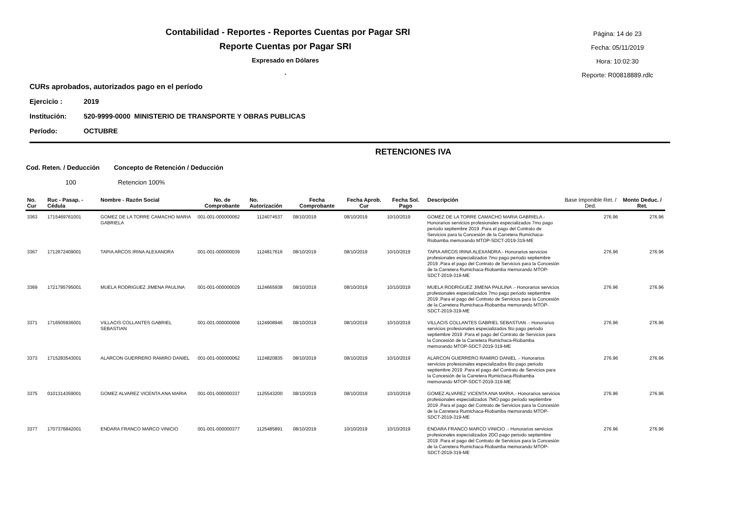Contabilidad - Reportes - Reportes Cuentas por Pagar SRI
Reporte Cuentas por Pagar SRI
Expresado en Dólares
.
Página: 14 de 23
Fecha: 05/11/2019
Hora: 10:02:30
Reporte: R00818889.rdlc
CURs aprobados, autorizados pago en el período
Ejercicio : 2019
Institución: 520-9999-0000 MINISTERIO DE TRANSPORTE Y OBRAS PUBLICAS
Período: OCTUBRE
RETENCIONES IVA
Cod. Reten. / Deducción Concepto de Retención / Deducción
100 Retencion 100%
| No. Cur | Ruc - Pasap. - Cédula | Nombre - Razón Social | No. de Comprobante | No. Autorización | Fecha Comprobante | Fecha Aprob. Cur | Fecha Sol. Pago | Descripción | Base Imponible Ret. / Ded. | Monto Deduc. / Ret. |
| --- | --- | --- | --- | --- | --- | --- | --- | --- | --- | --- |
| 3363 | 1715469761001 | GOMEZ DE LA TORRE CAMACHO MARIA GABRIELA | 001-001-000000062 | 1124074537 | 08/10/2019 | 08/10/2019 | 10/10/2019 | GOMEZ DE LA TORRE CAMACHO MARIA GABRIELA.- Honorarios servicios profesionales especializados 7mo pago periodo septiembre 2019 .Para el pago del Contrato de Servicios para la Concesión de la Carretera Rumichaca-Riobamba memorando MTOP-SDCT-2019-319-ME | 276.96 | 276.96 |
| 3367 | 1712672409001 | TAPIA ARCOS IRINA ALEXANDRA | 001-001-000000039 | 1124817616 | 08/10/2019 | 08/10/2019 | 10/10/2019 | TAPIA ARCOS IRINA ALEXANDRA.- Honorarios servicios profesionales especializados 7mo pago periodo septiembre 2019 .Para el pago del Contrato de Servicios para la Concesión de la Carretera Rumichaca-Riobamba memorando MTOP-SDCT-2019-319-ME | 276.96 | 276.96 |
| 3369 | 1721795795001 | MUELA RODRIGUEZ JIMENA PAULINA | 001-001-000000029 | 1124665938 | 08/10/2019 | 08/10/2019 | 10/10/2019 | MUELA RODRIGUEZ JIMENA PAULINA .- Honorarios servicios profesionales especializados 7mo pago periodo septiembre 2019 .Para el pago del Contrato de Servicios para la Concesión de la Carretera Rumichaca-Riobamba memorando MTOP-SDCT-2019-319-ME | 276.96 | 276.96 |
| 3371 | 1716505936001 | VILLACIS COLLANTES GABRIEL SEBASTIAN | 001-001-000000008 | 1124908946 | 08/10/2019 | 08/10/2019 | 10/10/2019 | VILLACIS COLLANTES GABRIEL SEBASTIAN .- Honorarios servicios profesionales especializados 5to pago periodo septiembre 2019 .Para el pago del Contrato de Servicios para la Concesión de la Carretera Rumichaca-Riobamba memorando MTOP-SDCT-2019-319-ME | 276.96 | 276.96 |
| 3373 | 1715283543001 | ALARCON GUERRERO RAMIRO DANIEL | 001-001-000000062 | 1124820835 | 08/10/2019 | 08/10/2019 | 10/10/2019 | ALARCON GUERRERO RAMIRO DANIEL .- Honorarios servicios profesionales especializados 6to pago periodo septiembre 2019 .Para el pago del Contrato de Servicios para la Concesión de la Carretera Rumichaca-Riobamba memorando MTOP-SDCT-2019-319-ME | 276.96 | 276.96 |
| 3375 | 0101314359001 | GOMEZ ALVAREZ VICENTA ANA MARIA | 001-001-000000337 | 1125543200 | 08/10/2019 | 08/10/2019 | 10/10/2019 | GOMEZ ALVAREZ VICENTA ANA MARIA.- Honorarios servicios profesionales especializados 7MO pago periodo septiembre 2019 .Para el pago del Contrato de Servicios para la Concesión de la Carretera Rumichaca-Riobamba memorando MTOP-SDCT-2019-319-ME | 276.96 | 276.96 |
| 3377 | 1707376842001 | ENDARA FRANCO MARCO VINICIO | 001-001-000000377 | 1125485891 | 08/10/2019 | 10/10/2019 | 10/10/2019 | ENDARA FRANCO MARCO VINICIO .- Honorarios servicios profesionales especializados 2DO pago periodo septiembre 2019 .Para el pago del Contrato de Servicios para la Concesión de la Carretera Rumichaca-Riobamba memorando MTOP-SDCT-2019-319-ME | 276.96 | 276.96 |